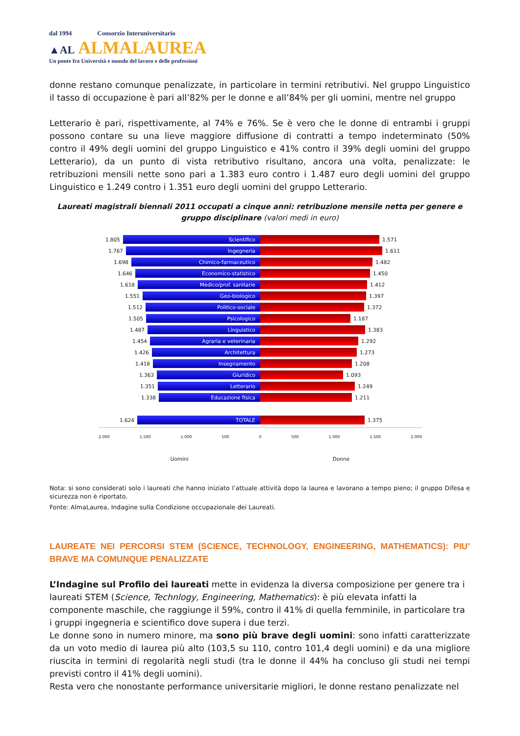dal 1994 Consorzio Interuniversitario
▲AL ALMALAUREA
Un ponte fra Università e mondo del lavoro e delle professioni
donne restano comunque penalizzate, in particolare in termini retributivi. Nel gruppo Linguistico il tasso di occupazione è pari all’82% per le donne e all’84% per gli uomini, mentre nel gruppo
Letterario è pari, rispettivamente, al 74% e 76%. Se è vero che le donne di entrambi i gruppi possono contare su una lieve maggiore diffusione di contratti a tempo indeterminato (50% contro il 49% degli uomini del gruppo Linguistico e 41% contro il 39% degli uomini del gruppo Letterario), da un punto di vista retributivo risultano, ancora una volta, penalizzate: le retribuzioni mensili nette sono pari a 1.383 euro contro i 1.487 euro degli uomini del gruppo Linguistico e 1.249 contro i 1.351 euro degli uomini del gruppo Letterario.
Laureati magistrali biennali 2011 occupati a cinque anni: retribuzione mensile netta per genere e gruppo disciplinare (valori medi in euro)
1.805
Scientifico
1.571
1.767
Ingegneria
1.611
1.698
Chimico-farmaceutico
1.482
1.646
Economico-statistico
1.450
1.618
Medico/prof. sanitarie
1.412
1.551
Geo-biologico
1.397
1.512
Politico-sociale
1.372
1.505
Psicologico
1.187
1.487
Linguistico
1.383
1.454
Agraria e veterinaria
1.292
1.426
Architettura
1.273
1.418
Insegnamento
1.208
1.363
Giuridico
1.093
1.351
Letterario
1.249
1.338
Educazione fisica
1.211
1.624
TOTALE
1.375
2.000 1.500 1.000 500 0 500 1.000 1.500 2.000
Uomini Donne
Nota: si sono considerati solo i laureati che hanno iniziato l’attuale attività dopo la laurea e lavorano a tempo pieno; il gruppo Difesa e sicurezza non è riportato.
Fonte: AlmaLaurea, Indagine sulla Condizione occupazionale dei Laureati.
LAUREATE NEI PERCORSI STEM (SCIENCE, TECHNOLOGY, ENGINEERING, MATHEMATICS): PIU’ BRAVE MA COMUNQUE PENALIZZATE
L’Indagine sul Profilo dei laureati mette in evidenza la diversa composizione per genere tra i laureati STEM (Science, Technlogy, Engineering, Mathematics): è più elevata infatti la componente maschile, che raggiunge il 59%, contro il 41% di quella femminile, in particolare tra i gruppi ingegneria e scientifico dove supera i due terzi.
Le donne sono in numero minore, ma sono più brave degli uomini: sono infatti caratterizzate da un voto medio di laurea più alto (103,5 su 110, contro 101,4 degli uomini) e da una migliore riuscita in termini di regolarità negli studi (tra le donne il 44% ha concluso gli studi nei tempi previsti contro il 41% degli uomini).
Resta vero che nonostante performance universitarie migliori, le donne restano penalizzate nel